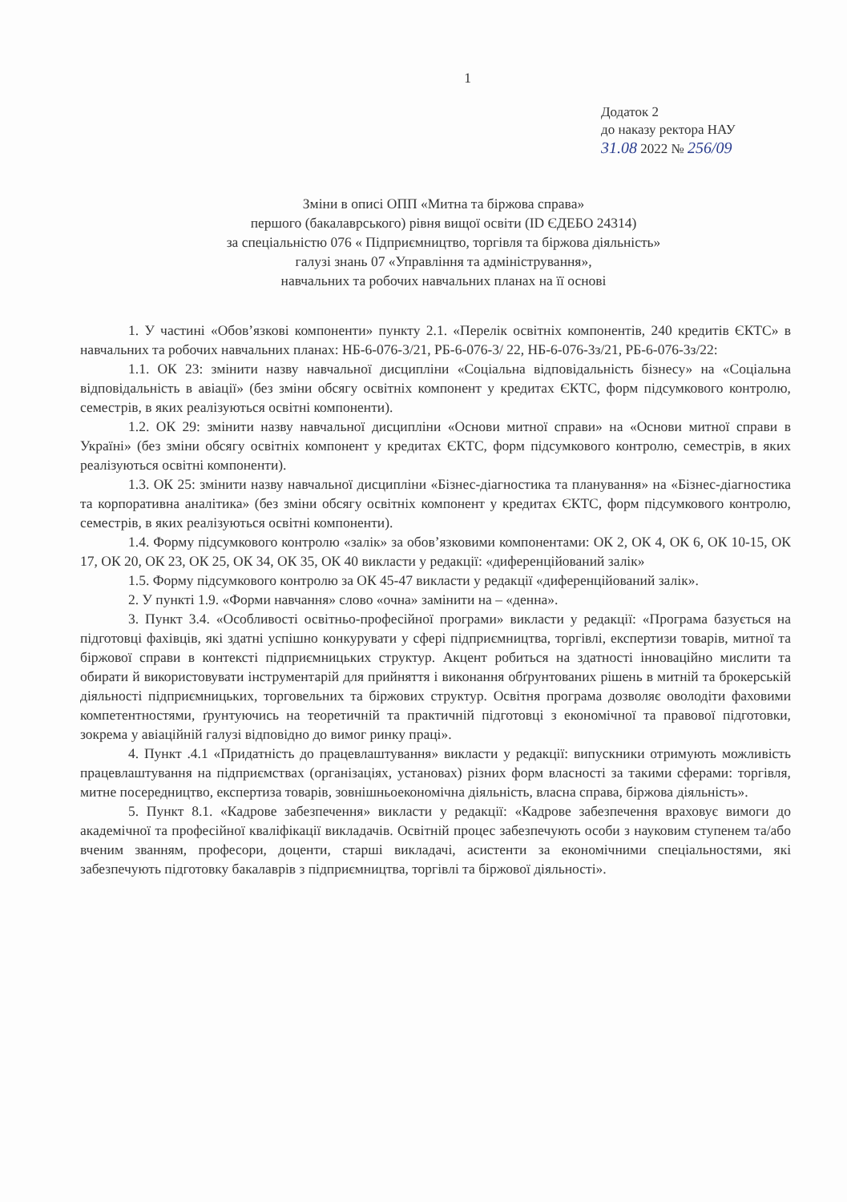1
Додаток 2
до наказу ректора НАУ
31.08 2022 № 256/09
Зміни в описі ОПП «Митна та біржова справа»
першого (бакалаврського) рівня вищої освіти (ID ЄДЕБО 24314)
за спеціальністю 076 « Підприємництво, торгівля та біржова діяльність»
галузі знань 07 «Управління та адміністрування»,
навчальних та робочих навчальних планах на її основі
1. У частині «Обов’язкові компоненти» пункту 2.1. «Перелік освітніх компонентів, 240 кредитів ЄКТС» в навчальних та робочих навчальних планах: НБ-6-076-3/21, РБ-6-076-3/ 22, НБ-6-076-3з/21, РБ-6-076-3з/22:
1.1. ОК 23: змінити назву навчальної дисципліни «Соціальна відповідальність бізнесу» на «Соціальна відповідальність в авіації» (без зміни обсягу освітніх компонент у кредитах ЄКТС, форм підсумкового контролю, семестрів, в яких реалізуються освітні компоненти).
1.2. ОК 29: змінити назву навчальної дисципліни «Основи митної справи» на «Основи митної справи в Україні» (без зміни обсягу освітніх компонент у кредитах ЄКТС, форм підсумкового контролю, семестрів, в яких реалізуються освітні компоненти).
1.3. ОК 25: змінити назву навчальної дисципліни «Бізнес-діагностика та планування» на «Бізнес-діагностика та корпоративна аналітика» (без зміни обсягу освітніх компонент у кредитах ЄКТС, форм підсумкового контролю, семестрів, в яких реалізуються освітні компоненти).
1.4. Форму підсумкового контролю «залік» за обов’язковими компонентами: ОК 2, ОК 4, ОК 6, ОК 10-15, ОК 17, ОК 20, ОК 23, ОК 25, ОК 34, ОК 35, ОК 40 викласти у редакції: «диференційований залік»
1.5. Форму підсумкового контролю за ОК 45-47 викласти у редакції «диференційований залік».
2. У пункті 1.9. «Форми навчання» слово «очна» замінити на – «денна».
3. Пункт 3.4. «Особливості освітньо-професійної програми» викласти у редакції: «Програма базується на підготовці фахівців, які здатні успішно конкурувати у сфері підприємництва, торгівлі, експертизи товарів, митної та біржової справи в контексті підприємницьких структур. Акцент робиться на здатності інноваційно мислити та обирати й використовувати інструментарій для прийняття і виконання обґрунтованих рішень в митній та брокерській діяльності підприємницьких, торговельних та біржових структур. Освітня програма дозволяє оволодіти фаховими компетентностями, ґрунтуючись на теоретичній та практичній підготовці з економічної та правової підготовки, зокрема у авіаційній галузі відповідно до вимог ринку праці».
4. Пункт .4.1 «Придатність до працевлаштування» викласти у редакції: випускники отримують можливість працевлаштування на підприємствах (організаціях, установах) різних форм власності за такими сферами: торгівля, митне посередництво, експертиза товарів, зовнішньоекономічна діяльність, власна справа, біржова діяльність».
5. Пункт 8.1. «Кадрове забезпечення» викласти у редакції: «Кадрове забезпечення враховує вимоги до академічної та професійної кваліфікації викладачів. Освітній процес забезпечують особи з науковим ступенем та/або вченим званням, професори, доценти, старші викладачі, асистенти за економічними спеціальностями, які забезпечують підготовку бакалаврів з підприємництва, торгівлі та біржової діяльності».